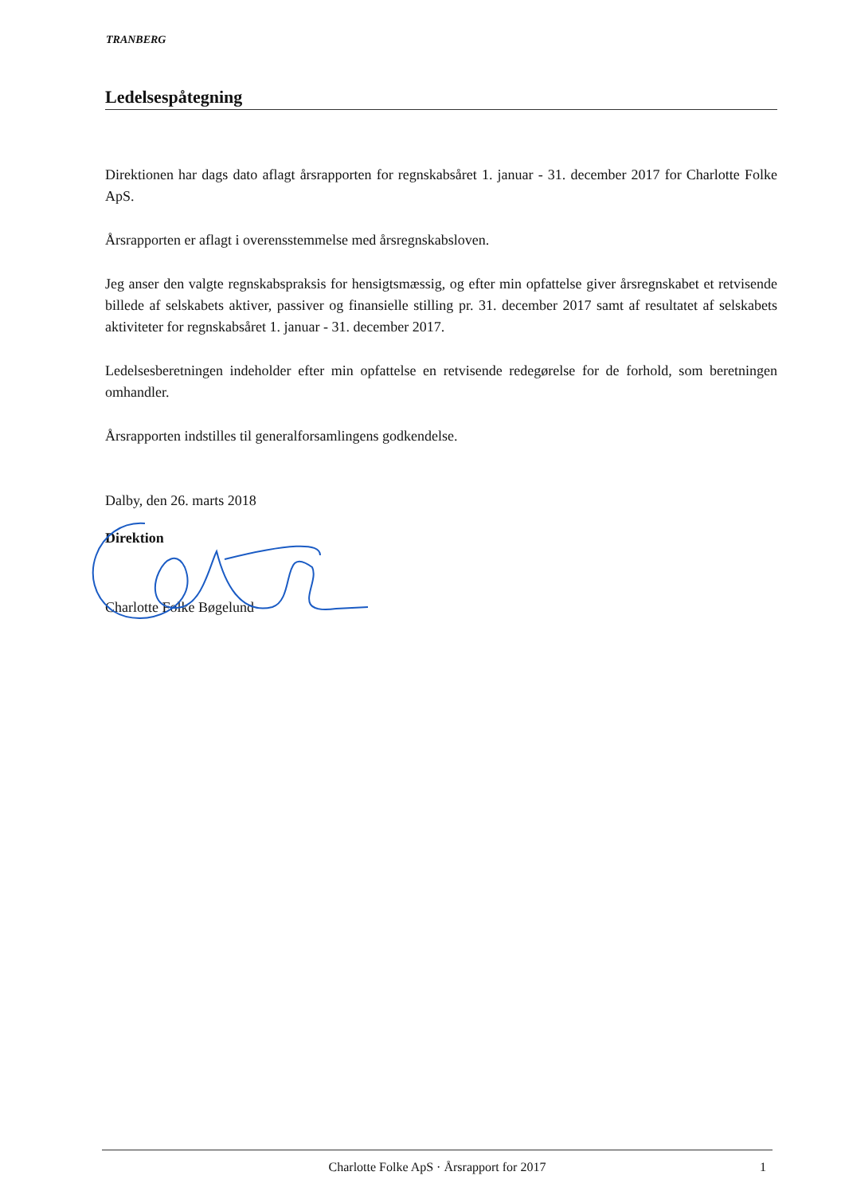TRANBERG
Ledelsespåtegning
Direktionen har dags dato aflagt årsrapporten for regnskabsåret 1. januar - 31. december 2017 for Charlotte Folke ApS.
Årsrapporten er aflagt i overensstemmelse med årsregnskabsloven.
Jeg anser den valgte regnskabspraksis for hensigtsmæssig, og efter min opfattelse giver årsregnskabet et retvisende billede af selskabets aktiver, passiver og finansielle stilling pr. 31. december 2017 samt af resultatet af selskabets aktiviteter for regnskabsåret 1. januar - 31. december 2017.
Ledelsesberetningen indeholder efter min opfattelse en retvisende redegørelse for de forhold, som beretningen omhandler.
Årsrapporten indstilles til generalforsamlingens godkendelse.
Dalby, den 26. marts 2018
Direktion
Charlotte Folke Bøgelund
Charlotte Folke ApS · Årsrapport for 2017 1